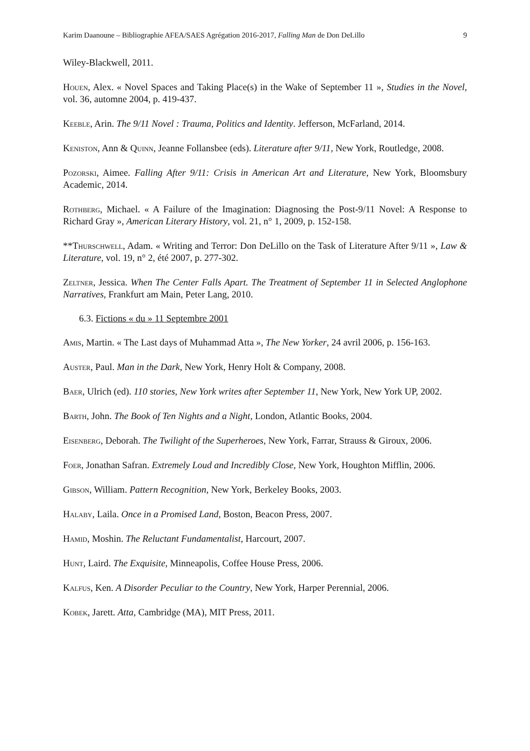Karim Daanoune – Bibliographie AFEA/SAES Agrégation 2016-2017, Falling Man de Don DeLillo 9
Wiley-Blackwell, 2011.
Houen, Alex. « Novel Spaces and Taking Place(s) in the Wake of September 11 », Studies in the Novel, vol. 36, automne 2004, p. 419-437.
Keeble, Arin. The 9/11 Novel : Trauma, Politics and Identity. Jefferson, McFarland, 2014.
Keniston, Ann & Quinn, Jeanne Follansbee (eds). Literature after 9/11, New York, Routledge, 2008.
Pozorski, Aimee. Falling After 9/11: Crisis in American Art and Literature, New York, Bloomsbury Academic, 2014.
Rothberg, Michael. « A Failure of the Imagination: Diagnosing the Post-9/11 Novel: A Response to Richard Gray », American Literary History, vol. 21, n° 1, 2009, p. 152-158.
**Thurschwell, Adam. « Writing and Terror: Don DeLillo on the Task of Literature After 9/11 », Law & Literature, vol. 19, n° 2, été 2007, p. 277-302.
Zeltner, Jessica. When The Center Falls Apart. The Treatment of September 11 in Selected Anglophone Narratives, Frankfurt am Main, Peter Lang, 2010.
6.3. Fictions « du » 11 Septembre 2001
Amis, Martin. « The Last days of Muhammad Atta », The New Yorker, 24 avril 2006, p. 156-163.
Auster, Paul. Man in the Dark, New York, Henry Holt & Company, 2008.
Baer, Ulrich (ed). 110 stories, New York writes after September 11, New York, New York UP, 2002.
Barth, John. The Book of Ten Nights and a Night, London, Atlantic Books, 2004.
Eisenberg, Deborah. The Twilight of the Superheroes, New York, Farrar, Strauss & Giroux, 2006.
Foer, Jonathan Safran. Extremely Loud and Incredibly Close, New York, Houghton Mifflin, 2006.
Gibson, William. Pattern Recognition, New York, Berkeley Books, 2003.
Halaby, Laila. Once in a Promised Land, Boston, Beacon Press, 2007.
Hamid, Moshin. The Reluctant Fundamentalist, Harcourt, 2007.
Hunt, Laird. The Exquisite, Minneapolis, Coffee House Press, 2006.
Kalfus, Ken. A Disorder Peculiar to the Country, New York, Harper Perennial, 2006.
Kobek, Jarett. Atta, Cambridge (MA), MIT Press, 2011.